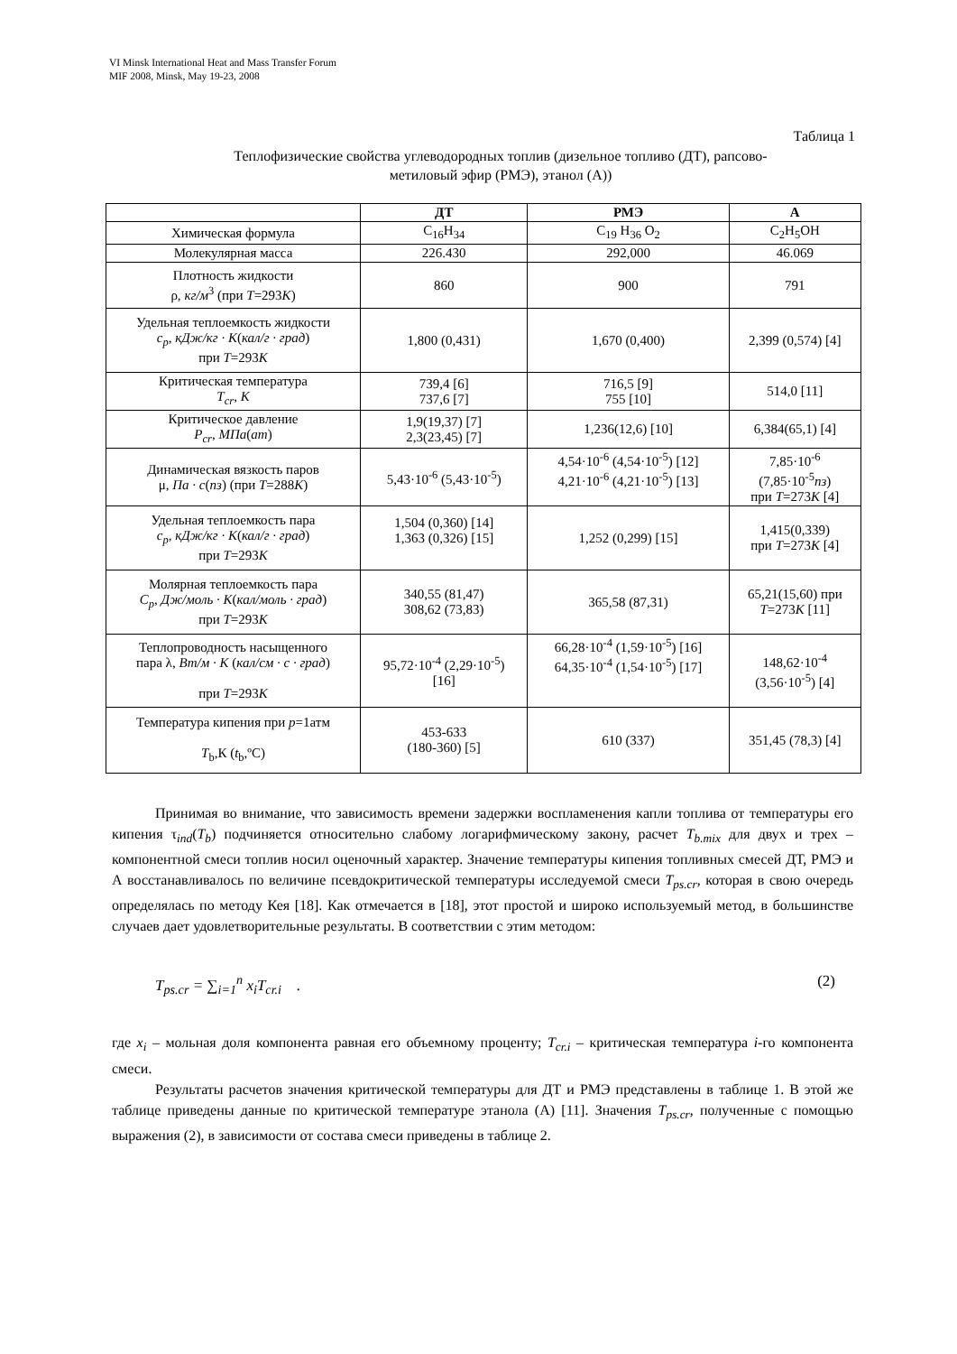VI Minsk International Heat and Mass Transfer Forum
MIF 2008, Minsk, May 19-23, 2008
Таблица 1
Теплофизические свойства углеводородных топлив (дизельное топливо (ДТ), рапсово-
метиловый эфир (РМЭ), этанол (А))
| | ДТ | РМЭ | А |
| --- | --- | --- | --- |
| Химическая формула | C<sub>16</sub>H<sub>34</sub> | C<sub>19</sub> H<sub>36</sub> O<sub>2</sub> | C<sub>2</sub>H<sub>5</sub>OH |
| Молекулярная масса | 226.430 | 292,000 | 46.069 |
| Плотность жидкости ρ, кг/м<sup>3</sup> (при T =293 K ) | 860 | 900 | 791 |
| Удельная теплоемкость жидкости c<sub>p</sub> , кДж/кг · К ( кал/г · град ) при T =293 K | 1,800 (0,431) | 1,670 (0,400) | 2,399 (0,574) [4] |
| Критическая температура T<sub>cr</sub> , K | 739,4 [6] 737,6 [7] | 716,5 [9] 755 [10] | 514,0 [11] |
| Критическое давление P<sub>cr</sub> , МПа ( ат ) | 1,9(19,37) [7] 2,3(23,45) [7] | 1,236(12,6) [10] | 6,384(65,1) [4] |
| Динамическая вязкость паров μ, Па · с ( пз ) (при T =288 K ) | 5,43·10<sup>-6</sup> (5,43·10<sup>-5</sup>) | 4,54·10<sup>-6</sup> (4,54·10<sup>-5</sup>) [12] 4,21·10<sup>-6</sup> (4,21·10<sup>-5</sup>) [13] | 7,85·10<sup>-6</sup> (7,85·10<sup>-5</sup> пз ) при T =273 K [4] |
| Удельная теплоемкость пара c<sub>p</sub> , кДж/кг · К ( кал/г · град ) при T =293 K | 1,504 (0,360) [14] 1,363 (0,326) [15] | 1,252 (0,299) [15] | 1,415(0,339) при T =273 K [4] |
| Молярная теплоемкость пара C<sub>p</sub> , Дж/моль · К ( кал/моль · град ) при T =293 K | 340,55 (81,47) 308,62 (73,83) | 365,58 (87,31) | 65,21(15,60) при T =273 K [11] |
| Теплопроводность насыщенного пара λ, Вт/м · К ( кал/см · с · град ) при T =293 K | 95,72·10<sup>-4</sup> (2,29·10<sup>-5</sup>) [16] | 66,28·10<sup>-4</sup> (1,59·10<sup>-5</sup>) [16] 64,35·10<sup>-4</sup> (1,54·10<sup>-5</sup>) [17] | 148,62·10<sup>-4</sup> (3,56·10<sup>-5</sup>) [4] |
| Температура кипения при p =1атм T<sub>b</sub>,К ( t<sub>b</sub>,ºC) | 453-633 (180-360) [5] | 610 (337) | 351,45 (78,3) [4] |
Принимая во внимание, что зависимость времени задержки воспламенения капли топлива от температуры его кипения τ<sub>ind</sub>(T<sub>b</sub>) подчиняется относительно слабому логарифмическому закону, расчет T<sub>b.mix</sub> для двух и трех – компонентной смеси топлив носил оценочный характер. Значение температуры кипения топливных смесей ДТ, РМЭ и А восстанавливалось по величине псевдокритической температуры исследуемой смеси T<sub>ps.cr</sub>, которая в свою очередь определялась по методу Кея [18]. Как отмечается в [18], этот простой и широко используемый метод, в большинстве случаев дает удовлетворительные результаты. В соответствии с этим методом:
T<sub>ps.cr</sub> = ∑<sub>i=1</sub><sup>n</sup> x<sub>i</sub>T<sub>cr.i</sub> . (2)
где x<sub>i</sub> – мольная доля компонента равная его объемному проценту; T<sub>cr.i</sub> – критическая температура i-го компонента смеси.
Результаты расчетов значения критической температуры для ДТ и РМЭ представлены в таблице 1. В этой же таблице приведены данные по критической температуре этанола (А) [11]. Значения T<sub>ps.cr</sub>, полученные с помощью выражения (2), в зависимости от состава смеси приведены в таблице 2.